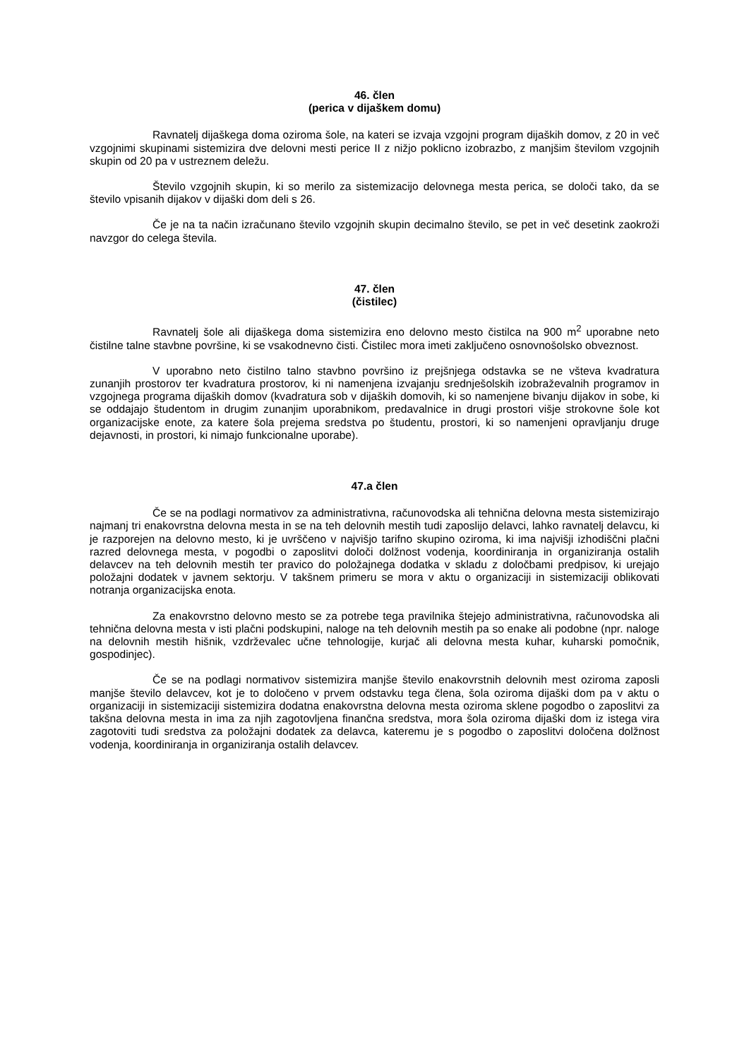46. člen
(perica v dijaškem domu)
Ravnatelj dijaškega doma oziroma šole, na kateri se izvaja vzgojni program dijaških domov, z 20 in več vzgojnimi skupinami sistemizira dve delovni mesti perice II z nižjo poklicno izobrazbo, z manjšim številom vzgojnih skupin od 20 pa v ustreznem deležu.
Število vzgojnih skupin, ki so merilo za sistemizacijo delovnega mesta perica, se določi tako, da se število vpisanih dijakov v dijaški dom deli s 26.
Če je na ta način izračunano število vzgojnih skupin decimalno število, se pet in več desetink zaokroži navzgor do celega števila.
47. člen
(čistilec)
Ravnatelj šole ali dijaškega doma sistemizira eno delovno mesto čistilca na 900 m<sup>2</sup> uporabne neto čistilne talne stavbne površine, ki se vsakodnevno čisti. Čistilec mora imeti zaključeno osnovnošolsko obveznost.
V uporabno neto čistilno talno stavbno površino iz prejšnjega odstavka se ne všteva kvadratura zunanjih prostorov ter kvadratura prostorov, ki ni namenjena izvajanju srednješolskih izobraževalnih programov in vzgojnega programa dijaških domov (kvadratura sob v dijaških domovih, ki so namenjene bivanju dijakov in sobe, ki se oddajajo študentom in drugim zunanjim uporabnikom, predavalnice in drugi prostori višje strokovne šole kot organizacijske enote, za katere šola prejema sredstva po študentu, prostori, ki so namenjeni opravljanju druge dejavnosti, in prostori, ki nimajo funkcionalne uporabe).
47.a člen
Če se na podlagi normativov za administrativna, računovodska ali tehnična delovna mesta sistemizirajo najmanj tri enakovrstna delovna mesta in se na teh delovnih mestih tudi zaposlijo delavci, lahko ravnatelj delavcu, ki je razporejen na delovno mesto, ki je uvrščeno v najvišjo tarifno skupino oziroma, ki ima najvišji izhodiščni plačni razred delovnega mesta, v pogodbi o zaposlitvi določi dolžnost vodenja, koordiniranja in organiziranja ostalih delavcev na teh delovnih mestih ter pravico do položajnega dodatka v skladu z določbami predpisov, ki urejajo položajni dodatek v javnem sektorju. V takšnem primeru se mora v aktu o organizaciji in sistemizaciji oblikovati notranja organizacijska enota.
Za enakovrstno delovno mesto se za potrebe tega pravilnika štejejo administrativna, računovodska ali tehnična delovna mesta v isti plačni podskupini, naloge na teh delovnih mestih pa so enake ali podobne (npr. naloge na delovnih mestih hišnik, vzdrževalec učne tehnologije, kurjač ali delovna mesta kuhar, kuharski pomočnik, gospodinjec).
Če se na podlagi normativov sistemizira manjše število enakovrstnih delovnih mest oziroma zaposli manjše število delavcev, kot je to določeno v prvem odstavku tega člena, šola oziroma dijaški dom pa v aktu o organizaciji in sistemizaciji sistemizira dodatna enakovrstna delovna mesta oziroma sklene pogodbo o zaposlitvi za takšna delovna mesta in ima za njih zagotovljena finančna sredstva, mora šola oziroma dijaški dom iz istega vira zagotoviti tudi sredstva za položajni dodatek za delavca, kateremu je s pogodbo o zaposlitvi določena dolžnost vodenja, koordiniranja in organiziranja ostalih delavcev.